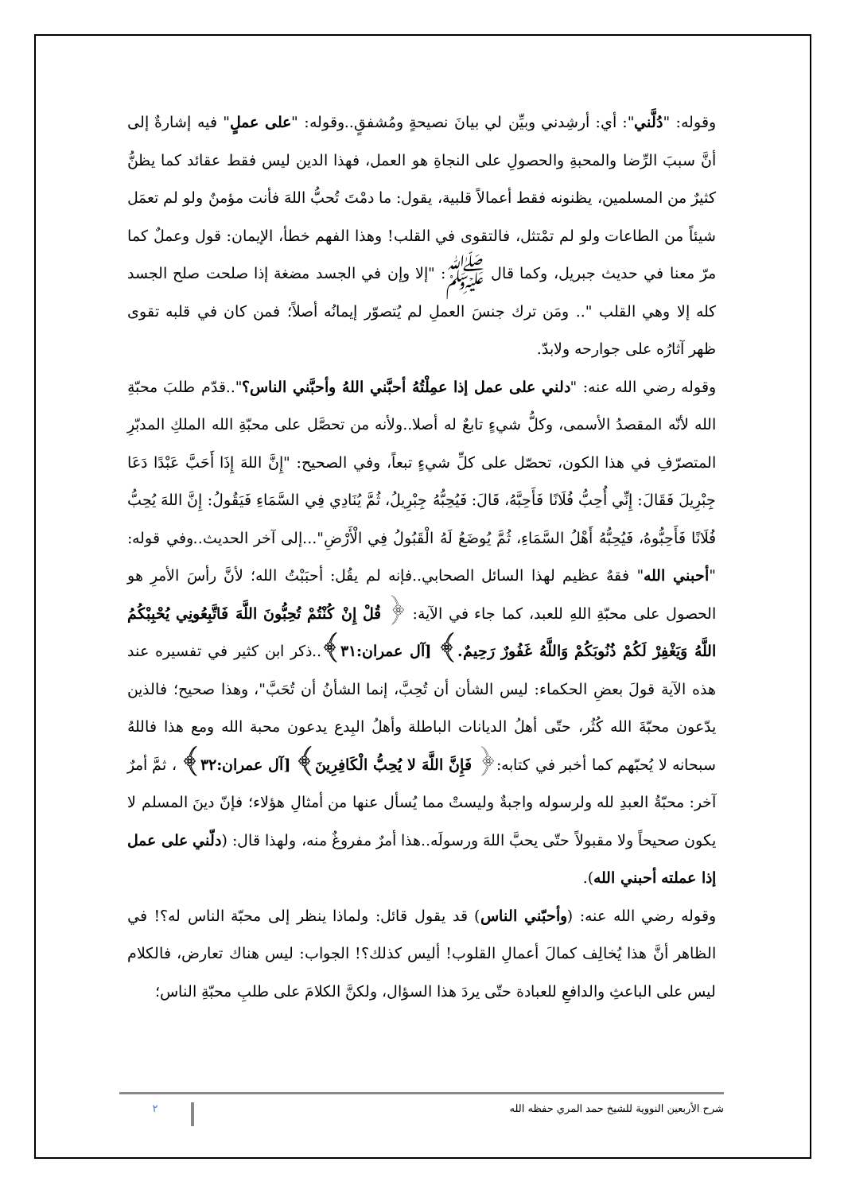وقوله: "دُلَّني": أي: أرشِدني وبيِّن لي بيانَ نصيحةٍ ومُشفقٍ..وقوله: "على عملٍ" فيه إشارةٌ إلى أنَّ سببَ الرِّضا والمحبةِ والحصولِ على النجاةِ هو العمل، فهذا الدين ليس فقط عقائد كما يظنُّ كثيرٌ من المسلمين، يظنونه فقط أعمالاً قلبية، يقول: ما دمْتَ تُحبُّ اللهَ فأنت مؤمنٌ ولو لم تعمَل شيئاً من الطاعات ولو لم تمْتثل، فالتقوى في القلب! وهذا الفهم خطأ، الإيمان: قول وعملٌ كما مرّ معنا في حديث جبريل، وكما قال ﷺ: "إلا وإن في الجسد مضغة إذا صلحت صلح الجسد كله إلا وهي القلب ".. ومَن ترك جنسَ العملِ لم يُتصوّر إيمانُه أصلاً؛ فمن كان في قلبه تقوى ظهر آثارُه على جوارحه ولابدّ.
وقوله رضي الله عنه: "دلني على عمل إذا عمِلْتُهُ أحبَّني اللهُ وأحبَّني الناس؟"..قدّم طلبَ محبّةِ الله لأنّه المقصدُ الأسمى، وكلُّ شيءٍ تابعٌ له أصلا..ولأنه من تحصَّل على محبّةِ الله الملكِ المدبّرِ المتصرّفِ في هذا الكون، تحصّل على كلِّ شيءٍ تبعاً، وفي الصحيح: "إِنَّ اللهَ إِذَا أَحَبَّ عَبْدًا دَعَا جِبْرِيلَ فَقَالَ: إِنِّي أُحِبُّ فُلَانًا فَأَحِبَّهُ، قَالَ: فَيُحِبُّهُ جِبْرِيلُ، ثُمَّ يُنَادِي فِي السَّمَاءِ فَيَقُولُ: إِنَّ اللهَ يُحِبُّ فُلَانًا فَأَحِبُّوهُ، فَيُحِبُّهُ أَهْلُ السَّمَاءِ، ثُمَّ يُوضَعُ لَهُ الْقَبُولُ فِي الْأَرْضِ"...إلى آخر الحديث..وفي قوله: "أحبني الله" فقهٌ عظيم لهذا السائل الصحابي..فإنه لم يقُل: أحبَبْتُ الله؛ لأنَّ رأسَ الأمرِ هو الحصول على محبّةِ اللهِ للعبد، كما جاء في الآية: ﴿ قُلْ إِنْ كُنْتُمْ تُحِبُّونَ اللَّهَ فَاتَّبِعُونِي يُحْبِبْكُمُ اللَّهُ وَيَغْفِرْ لَكُمْ ذُنُوبَكُمْ وَاللَّهُ غَفُورٌ رَحِيمٌ.﴾ [آل عمران:٣١﴾..ذكر ابن كثير في تفسيره عند هذه الآية قولَ بعضِ الحكماء: ليس الشأن أن تُحِبَّ، إنما الشأنُ أن تُحَبَّ"، وهذا صحيح؛ فالذين يدّعون محبّةَ الله كُثُر، حتّى أهلُ الديانات الباطلة وأهلُ البِدع يدعون محبة الله ومع هذا فاللهُ سبحانه لا يُحبّهم كما أخبر في كتابه:﴿ فَإِنَّ اللَّهَ لا يُحِبُّ الْكَافِرِينَ﴾ [آل عمران:٣٢﴾ ، ثمَّ أمرٌ آخر: محبّةُ العبدِ لله ولرسوله واجبةٌ وليستْ مما يُسأل عنها من أمثالِ هؤلاء؛ فإنّ دينَ المسلم لا يكون صحيحاً ولا مقبولاً حتّى يحبَّ اللهَ ورسولَه..هذا أمرٌ مفروغٌ منه، ولهذا قال: (دلّني على عمل إذا عملته أحبني الله).
وقوله رضي الله عنه: (وأحبّني الناس) قد يقول قائل: ولماذا ينظر إلى محبّة الناس له؟! في الظاهر أنَّ هذا يُخالِف كمالَ أعمالِ القلوب! أليس كذلك؟! الجواب: ليس هناك تعارض، فالكلام ليس على الباعثِ والدافعِ للعبادة حتّى يردَ هذا السؤال، ولكنَّ الكلامَ على طلبِ محبّةِ الناس؛
شرح الأربعين النووية للشيخ حمد المري حفظه الله ٢